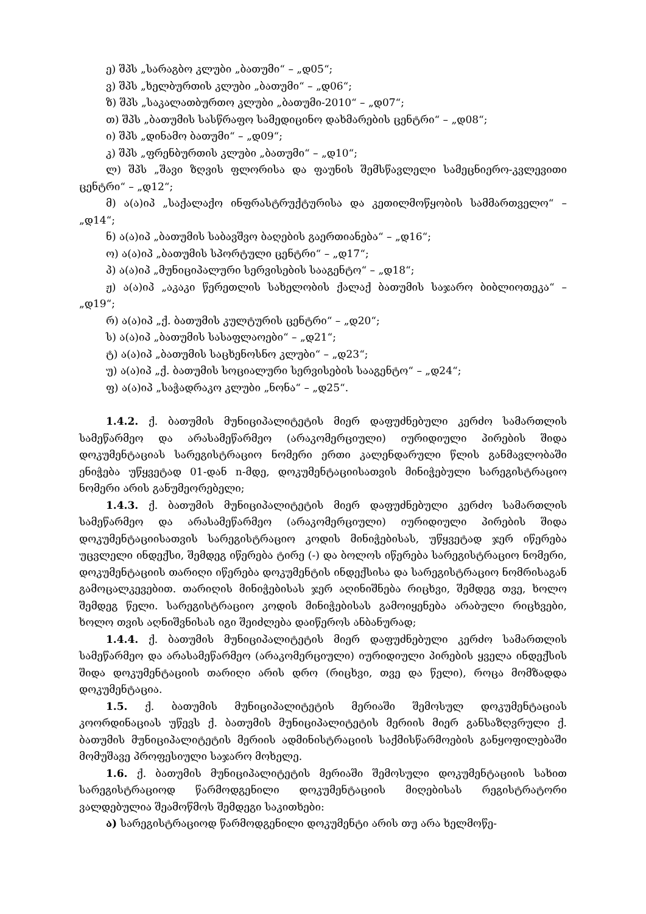ე) შპს „სარაგბო კლუბი „ბათუმი“ – „დ05“;
ვ) შპს „ხელბურთის კლუბი „ბათუმი“ – „დ06“;
ზ) შპს „საკალათბურთო კლუბი „ბათუმი-2010“ – „დ07“;
თ) შპს „ბათუმის სასწრაფო სამედიცინო დახმარების ცენტრი“ – „დ08“;
ი) შპს „დინამო ბათუმი“ – „დ09“;
კ) შპს „ფრენბურთის კლუბი „ბათუმი“ – „დ10“;
ლ) შპს „შავი ზღვის ფლორისა და ფაუნის შემსწავლელი სამეცნიერო-კვლევითი ცენტრი“ – „დ12“;
მ) ა(ა)იპ „საქალაქო ინფრასტრუქტურისა და კეთილმოწყობის სამმართველო“ – „დ14“;
ნ) ა(ა)იპ „ბათუმის საბავშვო ბაღების გაერთიანება“ – „დ16“;
ო) ა(ა)იპ „ბათუმის სპორტული ცენტრი“ – „დ17“;
პ) ა(ა)იპ „მუნიციპალური სერვისების სააგენტო“ – „დ18“;
ჟ) ა(ა)იპ „აკაკი წერეთლის სახელობის ქალაქ ბათუმის საჯარო ბიბლიოთეკა“ – „დ19“;
რ) ა(ა)იპ „ქ. ბათუმის კულტურის ცენტრი“ – „დ20“;
ს) ა(ა)იპ „ბათუმის სასაფლაოები“ – „დ21“;
ტ) ა(ა)იპ „ბათუმის საცხენოსნო კლუბი“ – „დ23“;
უ) ა(ა)იპ „ქ. ბათუმის სოციალური სერვისების სააგენტო“ – „დ24“;
ფ) ა(ა)იპ „საჭადრაკო კლუბი „ნონა“ – „დ25“.
1.4.2. ქ. ბათუმის მუნიციპალიტეტის მიერ დაფუძნებული კერძო სამართლის სამეწარმეო და არასამეწარმეო (არაკომერციული) იურიდიული პირების შიდა დოკუმენტაციას სარეგისტრაციო ნომერი ერთი კალენდარული წლის განმავლობაში ენიჭება უწყვეტად 01-დან n-მდე, დოკუმენტაციისათვის მინიჭებული სარეგისტრაციო ნომერი არის განუმეორებელი;
1.4.3. ქ. ბათუმის მუნიციპალიტეტის მიერ დაფუძნებული კერძო სამართლის სამეწარმეო და არასამეწარმეო (არაკომერციული) იურიდიული პირების შიდა დოკუმენტაციისათვის სარეგისტრაციო კოდის მინიჭებისას, უწყვეტად ჯერ იწერება უცვლელი ინდექსი, შემდეგ იწერება ტირე (-) და ბოლოს იწერება სარეგისტრაციო ნომერი, დოკუმენტაციის თარიღი იწერება დოკუმენტის ინდექსისა და სარეგისტრაციო ნომრისაგან გამოცალკევებით. თარიღის მინიჭებისას ჯერ აღინიშნება რიცხვი, შემდეგ თვე, ხოლო შემდეგ წელი. სარეგისტრაციო კოდის მინიჭებისას გამოიყენება არაბული რიცხვები, ხოლო თვის აღნიშვნისას იგი შეიძლება დაიწეროს ანბანურად;
1.4.4. ქ. ბათუმის მუნიციპალიტეტის მიერ დაფუძნებული კერძო სამართლის სამეწარმეო და არასამეწარმეო (არაკომერციული) იურიდიული პირების ყველა ინდექსის შიდა დოკუმენტაციის თარიღი არის დრო (რიცხვი, თვე და წელი), როცა მომზადდა დოკუმენტაცია.
1.5. ქ. ბათუმის მუნიციპალიტეტის მერიაში შემოსულ დოკუმენტაციას კოორდინაციას უწევს ქ. ბათუმის მუნიციპალიტეტის მერიის მიერ განსაზღვრული ქ. ბათუმის მუნიციპალიტეტის მერიის ადმინისტრაციის საქმისწარმოების განყოფილებაში მომუშავე პროფესიული საჯარო მოხელე.
1.6. ქ. ბათუმის მუნიციპალიტეტის მერიაში შემოსული დოკუმენტაციის სახით სარეგისტრაციოდ წარმოდგენილი დოკუმენტაციის მიღებისას რეგისტრატორი ვალდებულია შეამოწმოს შემდეგი საკითხები:
ა) სარეგისტრაციოდ წარმოდგენილი დოკუმენტი არის თუ არა ხელმოწე-